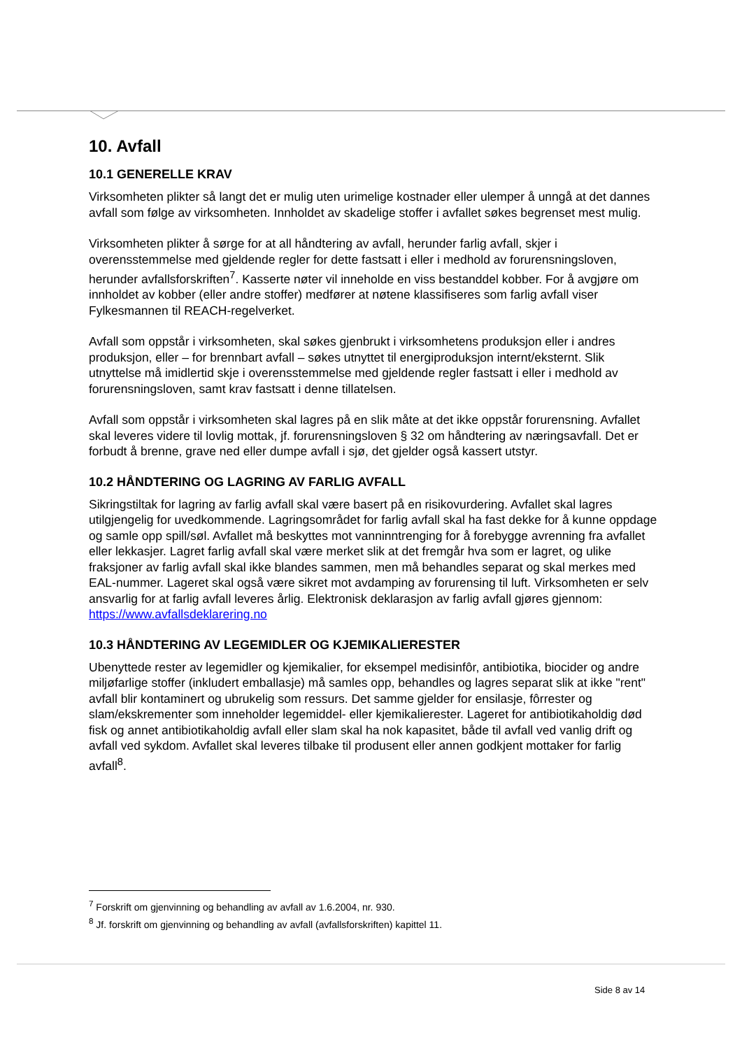10. Avfall
10.1 GENERELLE KRAV
Virksomheten plikter så langt det er mulig uten urimelige kostnader eller ulemper å unngå at det dannes avfall som følge av virksomheten. Innholdet av skadelige stoffer i avfallet søkes begrenset mest mulig.
Virksomheten plikter å sørge for at all håndtering av avfall, herunder farlig avfall, skjer i overensstemmelse med gjeldende regler for dette fastsatt i eller i medhold av forurensningsloven, herunder avfallsforskriften<sup>7</sup>. Kasserte nøter vil inneholde en viss bestanddel kobber. For å avgjøre om innholdet av kobber (eller andre stoffer) medfører at nøtene klassifiseres som farlig avfall viser Fylkesmannen til REACH-regelverket.
Avfall som oppstår i virksomheten, skal søkes gjenbrukt i virksomhetens produksjon eller i andres produksjon, eller – for brennbart avfall – søkes utnyttet til energiproduksjon internt/eksternt. Slik utnyttelse må imidlertid skje i overensstemmelse med gjeldende regler fastsatt i eller i medhold av forurensningsloven, samt krav fastsatt i denne tillatelsen.
Avfall som oppstår i virksomheten skal lagres på en slik måte at det ikke oppstår forurensning. Avfallet skal leveres videre til lovlig mottak, jf. forurensningsloven § 32 om håndtering av næringsavfall. Det er forbudt å brenne, grave ned eller dumpe avfall i sjø, det gjelder også kassert utstyr.
10.2 HÅNDTERING OG LAGRING AV FARLIG AVFALL
Sikringstiltak for lagring av farlig avfall skal være basert på en risikovurdering. Avfallet skal lagres utilgjengelig for uvedkommende. Lagringsområdet for farlig avfall skal ha fast dekke for å kunne oppdage og samle opp spill/søl. Avfallet må beskyttes mot vanninntrenging for å forebygge avrenning fra avfallet eller lekkasjer. Lagret farlig avfall skal være merket slik at det fremgår hva som er lagret, og ulike fraksjoner av farlig avfall skal ikke blandes sammen, men må behandles separat og skal merkes med EAL-nummer. Lageret skal også være sikret mot avdamping av forurensing til luft. Virksomheten er selv ansvarlig for at farlig avfall leveres årlig. Elektronisk deklarasjon av farlig avfall gjøres gjennom: https://www.avfallsdeklarering.no
10.3 HÅNDTERING AV LEGEMIDLER OG KJEMIKALIERESTER
Ubenyttede rester av legemidler og kjemikalier, for eksempel medisinfôr, antibiotika, biocider og andre miljøfarlige stoffer (inkludert emballasje) må samles opp, behandles og lagres separat slik at ikke "rent" avfall blir kontaminert og ubrukelig som ressurs. Det samme gjelder for ensilasje, fôrrester og slam/ekskrementer som inneholder legemiddel- eller kjemikalierester. Lageret for antibiotikaholdig død fisk og annet antibiotikaholdig avfall eller slam skal ha nok kapasitet, både til avfall ved vanlig drift og avfall ved sykdom. Avfallet skal leveres tilbake til produsent eller annen godkjent mottaker for farlig avfall<sup>8</sup>.
<sup>7</sup> Forskrift om gjenvinning og behandling av avfall av 1.6.2004, nr. 930.
<sup>8</sup> Jf. forskrift om gjenvinning og behandling av avfall (avfallsforskriften) kapittel 11.
Side 8 av 14